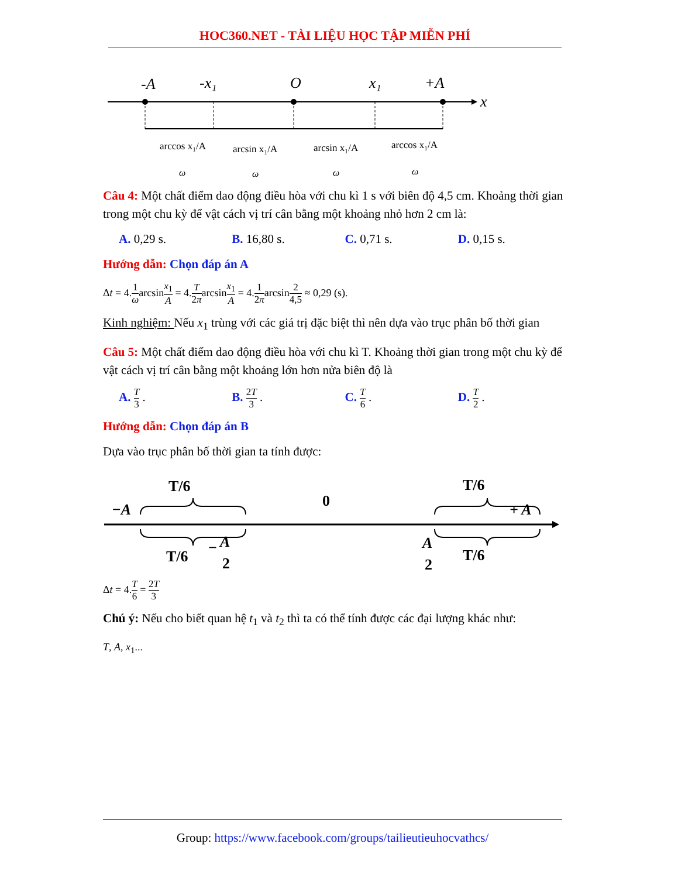HOC360.NET - TÀI LIỆU HỌC TẬP MIỄN PHÍ
-A
-x₁
O
x₁
+A
x
arccos x₁/A
arcsin x₁/A
arcsin x₁/A
arccos x₁/A
ω
ω
ω
ω
Câu 4: Một chất điểm dao động điều hòa với chu kì 1 s với biên độ 4,5 cm. Khoảng thời gian trong một chu kỳ để vật cách vị trí cân bằng một khoảng nhỏ hơn 2 cm là:
A. 0,29 s. B. 16,80 s. C. 0,71 s. D. 0,15 s.
Hướng dẫn: Chọn đáp án A
Δt = 4.1 ωarcsinx<sub>1</sub> A = 4.T 2πarcsinx<sub>1</sub> A = 4.1 2πarcsin2 4,5 ≈ 0,29 (s).
Kinh nghiệm: Nếu x<sub>1</sub> trùng với các giá trị đặc biệt thì nên dựa vào trục phân bố thời gian
Câu 5: Một chất điểm dao động điều hòa với chu kì T. Khoảng thời gian trong một chu kỳ để vật cách vị trí cân bằng một khoảng lớn hơn nửa biên độ là
A. T 3 . B. 2T 3 . C. T 6 . D. T 2 .
Hướng dẫn: Chọn đáp án B
Dựa vào trục phân bố thời gian ta tính được:
T/6
T/6
0
−A
+ A
T/6
T/6
−
A
2
A
2
Δt = 4.T 6 = 2T 3
Chú ý: Nếu cho biết quan hệ t<sub>1</sub> và t<sub>2</sub> thì ta có thể tính được các đại lượng khác như:
T, A, x<sub>1</sub>...
Group: https://www.facebook.com/groups/tailieutieuhocvathcs/